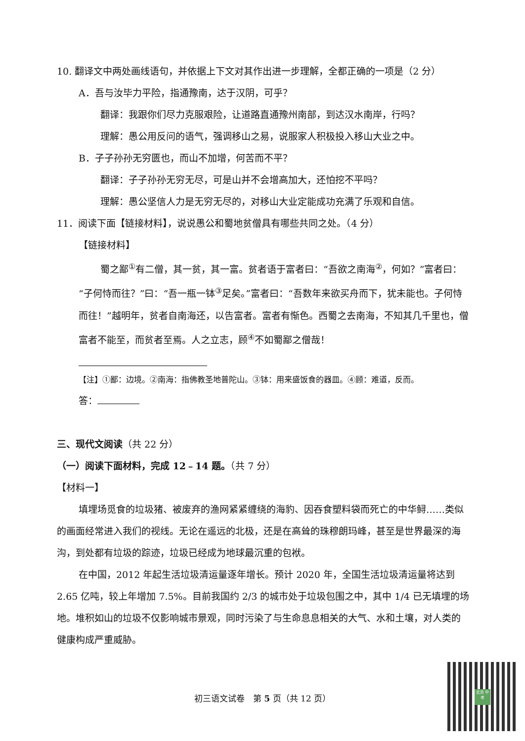10. 翻译文中两处画线语句，并依据上下文对其作出进一步理解，全都正确的一项是（2 分）
A．吾与汝毕力平险，指通豫南，达于汉阴，可乎？
翻译：我跟你们尽力克服艰险，让道路直通豫州南部，到达汉水南岸，行吗？
理解：愚公用反问的语气，强调移山之易，说服家人积极投入移山大业之中。
B．子子孙孙无穷匮也，而山不加增，何苦而不平？
翻译：子子孙孙无穷无尽，可是山并不会增高加大，还怕挖不平吗？
理解：愚公坚信人力是无穷无尽的，对移山大业定能成功充满了乐观和自信。
11．阅读下面【链接材料】，说说愚公和蜀地贫僧具有哪些共同之处。（4 分）
【链接材料】
蜀之鄙<sup>①</sup>有二僧，其一贫，其一富。贫者语于富者曰：“吾欲之南海<sup>②</sup>，何如？”富者曰：“子何恃而往？”曰：“吾一瓶一钵<sup>③</sup>足矣。”富者曰：“吾数年来欲买舟而下，犹未能也。子何恃而往！”越明年，贫者自南海还，以告富者。富者有惭色。西蜀之去南海，不知其几千里也，僧富者不能至，而贫者至焉。人之立志，顾<sup>④</sup>不如蜀鄙之僧哉！
【注】①鄙：边境。②南海：指佛教圣地普陀山。③钵：用来盛饭食的器皿。④顾：难道，反而。
答：
三、现代文阅读（共 22 分）
（一）阅读下面材料，完成 12﹣14 题。（共 7 分）
【材料一】
填埋场觅食的垃圾猪、被废弃的渔网紧紧缠绕的海豹、因吞食塑料袋而死亡的中华鲟……类似的画面经常进入我们的视线。无论在遥远的北极，还是在高耸的珠穆朗玛峰，甚至是世界最深的海沟，到处都有垃圾的踪迹，垃圾已经成为地球最沉重的包袱。
在中国，2012 年起生活垃圾清运量逐年增长。预计 2020 年，全国生活垃圾清运量将达到 2.65 亿吨，较上年增加 7.5%。目前我国约 2/3 的城市处于垃圾包围之中，其中 1/4 已无填埋的场地。堆积如山的垃圾不仅影响城市景观，同时污染了与生命息息相关的大气、水和土壤，对人类的健康构成严重威胁。
初三语文试卷　第 5 页（共 12 页）
北京 中考